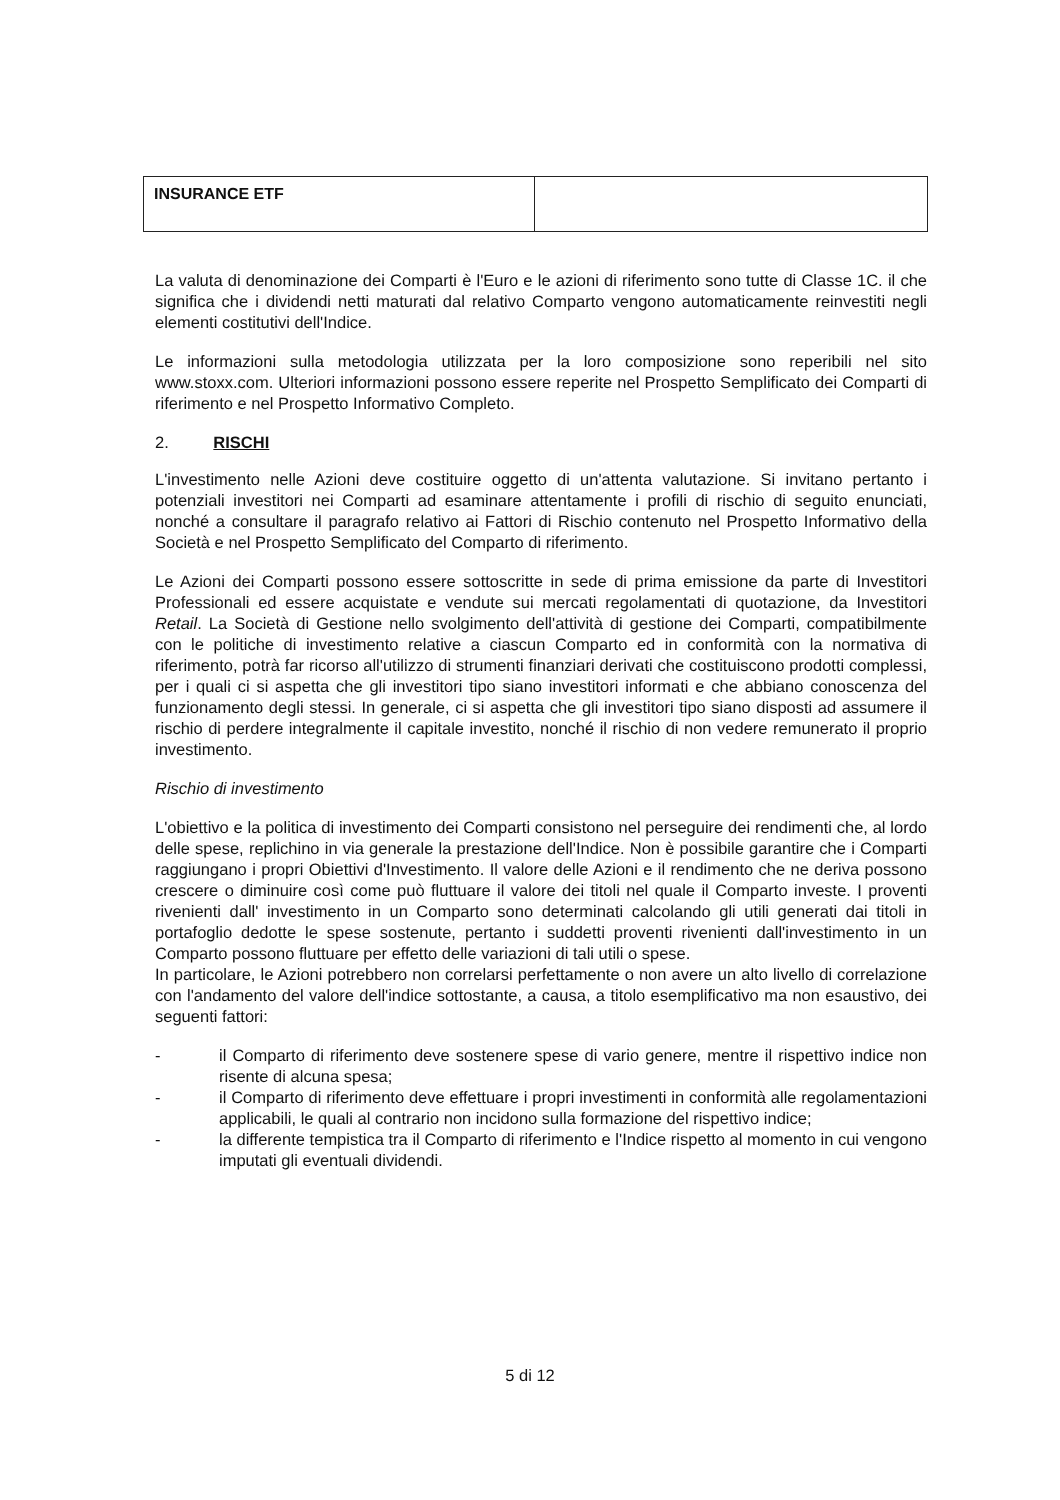| INSURANCE ETF | |
La valuta di denominazione dei Comparti è l'Euro e le azioni di riferimento sono tutte di Classe 1C. il che significa che i dividendi netti maturati dal relativo Comparto vengono automaticamente reinvestiti negli elementi costitutivi dell'Indice.
Le informazioni sulla metodologia utilizzata per la loro composizione sono reperibili nel sito www.stoxx.com. Ulteriori informazioni possono essere reperite nel Prospetto Semplificato dei Comparti di riferimento e nel Prospetto Informativo Completo.
2. RISCHI
L'investimento nelle Azioni deve costituire oggetto di un'attenta valutazione. Si invitano pertanto i potenziali investitori nei Comparti ad esaminare attentamente i profili di rischio di seguito enunciati, nonché a consultare il paragrafo relativo ai Fattori di Rischio contenuto nel Prospetto Informativo della Società e nel Prospetto Semplificato del Comparto di riferimento.
Le Azioni dei Comparti possono essere sottoscritte in sede di prima emissione da parte di Investitori Professionali ed essere acquistate e vendute sui mercati regolamentati di quotazione, da Investitori Retail. La Società di Gestione nello svolgimento dell'attività di gestione dei Comparti, compatibilmente con le politiche di investimento relative a ciascun Comparto ed in conformità con la normativa di riferimento, potrà far ricorso all'utilizzo di strumenti finanziari derivati che costituiscono prodotti complessi, per i quali ci si aspetta che gli investitori tipo siano investitori informati e che abbiano conoscenza del funzionamento degli stessi. In generale, ci si aspetta che gli investitori tipo siano disposti ad assumere il rischio di perdere integralmente il capitale investito, nonché il rischio di non vedere remunerato il proprio investimento.
Rischio di investimento
L'obiettivo e la politica di investimento dei Comparti consistono nel perseguire dei rendimenti che, al lordo delle spese, replichino in via generale la prestazione dell'Indice. Non è possibile garantire che i Comparti raggiungano i propri Obiettivi d'Investimento. Il valore delle Azioni e il rendimento che ne deriva possono crescere o diminuire così come può fluttuare il valore dei titoli nel quale il Comparto investe. I proventi rivenienti dall' investimento in un Comparto sono determinati calcolando gli utili generati dai titoli in portafoglio dedotte le spese sostenute, pertanto i suddetti proventi rivenienti dall'investimento in un Comparto possono fluttuare per effetto delle variazioni di tali utili o spese.
In particolare, le Azioni potrebbero non correlarsi perfettamente o non avere un alto livello di correlazione con l'andamento del valore dell'indice sottostante, a causa, a titolo esemplificativo ma non esaustivo, dei seguenti fattori:
- il Comparto di riferimento deve sostenere spese di vario genere, mentre il rispettivo indice non risente di alcuna spesa;
- il Comparto di riferimento deve effettuare i propri investimenti in conformità alle regolamentazioni applicabili, le quali al contrario non incidono sulla formazione del rispettivo indice;
- la differente tempistica tra il Comparto di riferimento e l'Indice rispetto al momento in cui vengono imputati gli eventuali dividendi.
5 di 12